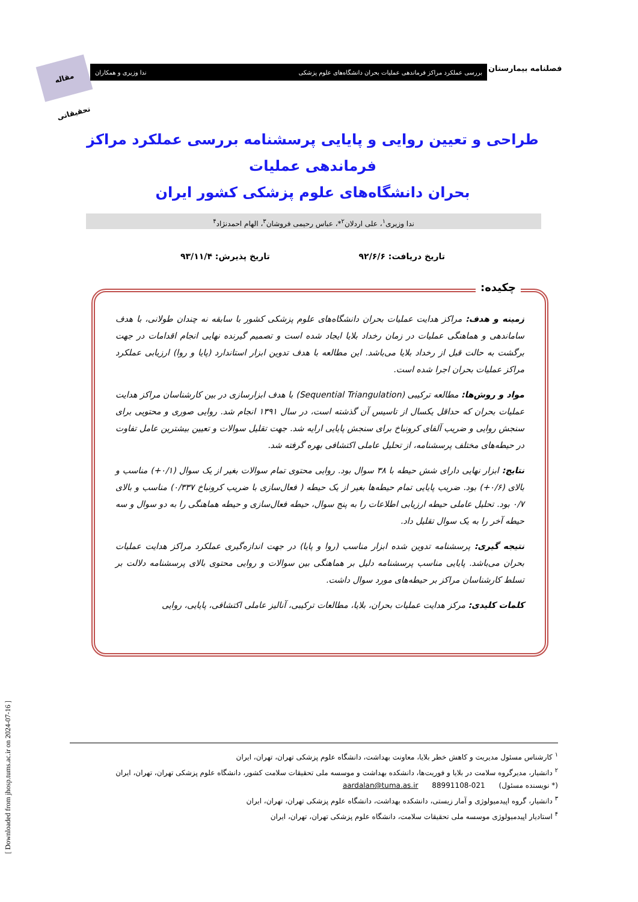مقاله تحقیقاتی
بررسی عملکرد مراکز فرماندهی عملیات بحران دانشگاه‌های علوم پزشکی ندا وزیری و همکاران فصلنامه بیمارستان
طراحی و تعیین روایی و پایایی پرسشنامه بررسی عملکرد مراکز فرماندهی عملیات
بحران دانشگاه‌های علوم پزشکی کشور ایران
ندا وزیری<sup>۱</sup>، علی اردلان<sup>۲</sup>*، عباس رحیمی فروشان<sup>۳</sup>، الهام احمدنژاد<sup>۴</sup>
تاریخ دریافت: ۹۲/۶/۶ تاریخ پذیرش: ۹۳/۱۱/۴
چکیده:
زمینه و هدف: مراکز هدایت عملیات بحران دانشگاه‌های علوم پزشکی کشور با سابقه نه چندان طولانی، با هدف ساماندهی و هماهنگی عملیات در زمان رخداد بلایا ایجاد شده است و تصمیم گیرنده نهایی انجام اقدامات در جهت برگشت به حالت قبل از رخداد بلایا می‌باشد. این مطالعه با هدف تدوین ابزار استاندارد (پایا و روا) ارزیابی عملکرد مراکز عملیات بحران اجرا شده است.
مواد و روش‌ها: مطالعه ترکیبی (Sequential Triangulation) با هدف ابزارسازی در بین کارشناسان مراکز هدایت عملیات بحران که حداقل یکسال از تاسیس آن گذشته است، در سال ۱۳۹۱ انجام شد. روایی صوری و محتویی برای سنجش روایی و ضریب آلفای کرونباخ برای سنجش پایایی ارایه شد. جهت تقلیل سوالات و تعیین بیشترین عامل تفاوت در حیطه‌های مختلف پرسشنامه، از تحلیل عاملی اکتشافی بهره گرفته شد.
نتایج: ابزار نهایی دارای شش حیطه با ۳۸ سوال بود. روایی محتوی تمام سوالات بغیر از یک سوال (۰/۱+) مناسب و بالای (۰/۶+) بود. ضریب پایایی تمام حیطه‌ها بغیر از یک حیطه ( فعال‌سازی با ضریب کرونباخ ۰/۳۳۷) مناسب و بالای ۰/۷ بود. تحلیل عاملی حیطه ارزیابی اطلاعات را به پنج سوال، حیطه فعال‌سازی و حیطه هماهنگی را به دو سوال و سه حیطه آخر را به یک سوال تقلیل داد.
نتیجه گیری: پرسشنامه تدوین شده ابزار مناسب (روا و پایا) در جهت اندازه‌گیری عملکرد مراکز هدایت عملیات بحران می‌باشد. پایایی مناسب پرسشنامه دلیل بر هماهنگی بین سوالات و روایی محتوی بالای پرسشنامه دلالت بر تسلط کارشناسان مراکز بر حیطه‌های مورد سوال داشت.
کلمات کلیدی: مرکز هدایت عملیات بحران، بلایا، مطالعات ترکیبی، آنالیز عاملی اکتشافی، پایایی، روایی
<sup>۱</sup> کارشناس مسئول مدیریت و کاهش خطر بلایا، معاونت بهداشت، دانشگاه علوم پزشکی تهران، تهران، ایران
<sup>۲</sup> دانشیار، مدیرگروه سلامت در بلایا و فوریت‌ها، دانشکده بهداشت و موسسه ملی تحقیقات سلامت کشور، دانشگاه علوم پزشکی تهران، تهران، ایران
(* نویسنده مسئول) 021-88991108 aardalan@tuma.as.ir
<sup>۳</sup> دانشیار، گروه اپیدمیولوژی و آمار زیستی، دانشکده بهداشت، دانشگاه علوم پزشکی تهران، تهران، ایران
<sup>۴</sup> استادیار اپیدمیولوژی موسسه ملی تحقیقات سلامت، دانشگاه علوم پزشکی تهران، تهران، ایران
[ Downloaded from jhosp.tums.ac.ir on 2024-07-16 ]